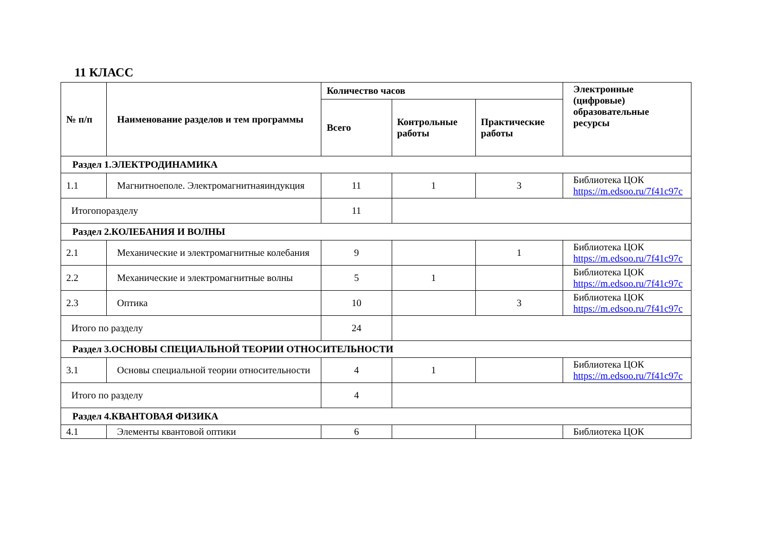11 КЛАСС
| № п/п | Наименование разделов и тем программы | Количество часов | | | Электронные (цифровые) образовательные ресурсы |
| --- | --- | --- | --- | --- | --- |
| | | Всего | Контрольные работы | Практические работы | |
| Раздел 1.ЭЛЕКТРОДИНАМИКА | | | | | |
| 1.1 | Магнитноеполе. Электромагнитнаяиндукция | 11 | 1 | 3 | Библиотека ЦОК https://m.edsoo.ru/7f41c97c |
| Итогопоразделу | | 11 | | | |
| Раздел 2.КОЛЕБАНИЯ И ВОЛНЫ | | | | | |
| 2.1 | Механические и электромагнитные колебания | 9 | | 1 | Библиотека ЦОК https://m.edsoo.ru/7f41c97c |
| 2.2 | Механические и электромагнитные волны | 5 | 1 | | Библиотека ЦОК https://m.edsoo.ru/7f41c97c |
| 2.3 | Оптика | 10 | | 3 | Библиотека ЦОК https://m.edsoo.ru/7f41c97c |
| Итого по разделу | | 24 | | | |
| Раздел 3.ОСНОВЫ СПЕЦИАЛЬНОЙ ТЕОРИИ ОТНОСИТЕЛЬНОСТИ | | | | | |
| 3.1 | Основы специальной теории относительности | 4 | 1 | | Библиотека ЦОК https://m.edsoo.ru/7f41c97c |
| Итого по разделу | | 4 | | | |
| Раздел 4.КВАНТОВАЯ ФИЗИКА | | | | | |
| 4.1 | Элементы квантовой оптики | 6 | | | Библиотека ЦОК |